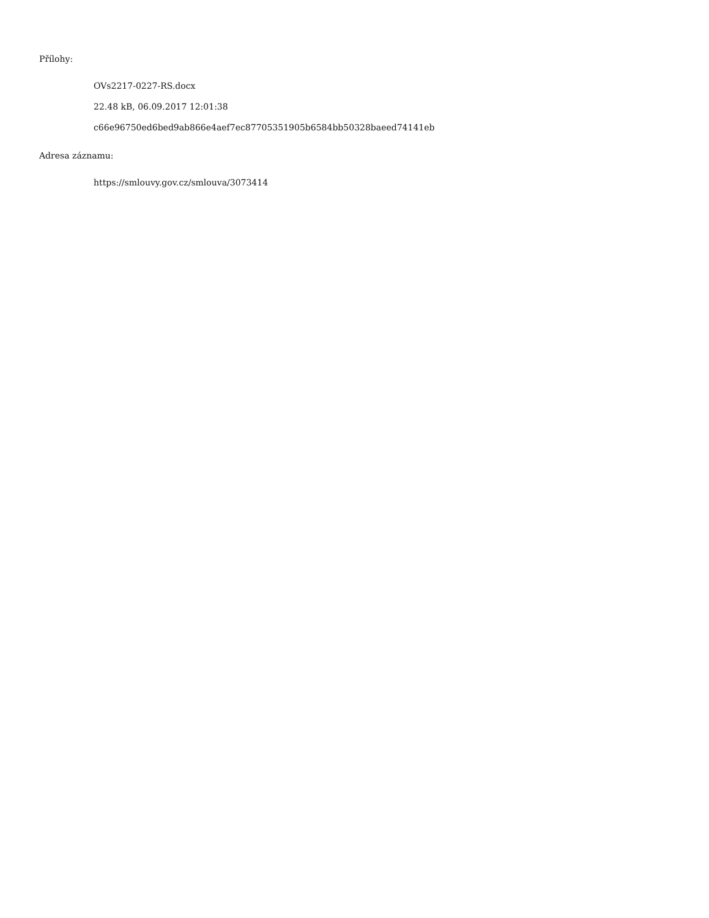Přílohy:
OVs2217-0227-RS.docx
22.48 kB, 06.09.2017 12:01:38
c66e96750ed6bed9ab866e4aef7ec87705351905b6584bb50328baeed74141eb
Adresa záznamu:
https://smlouvy.gov.cz/smlouva/3073414